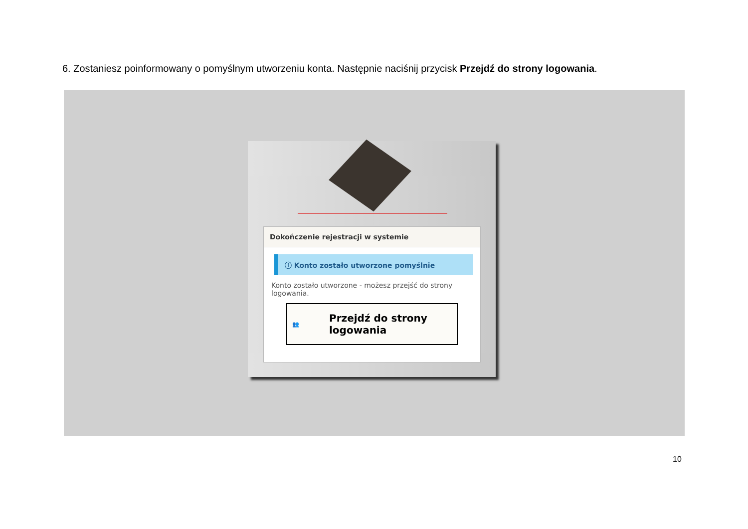6. Zostaniesz poinformowany o pomyślnym utworzeniu konta. Następnie naciśnij przycisk Przejdź do strony logowania.
Dokończenie rejestracji w systemie
ⓘ Konto zostało utworzone pomyślnie
Konto zostało utworzone - możesz przejść do strony logowania.
👥 Przejdź do strony logowania
10